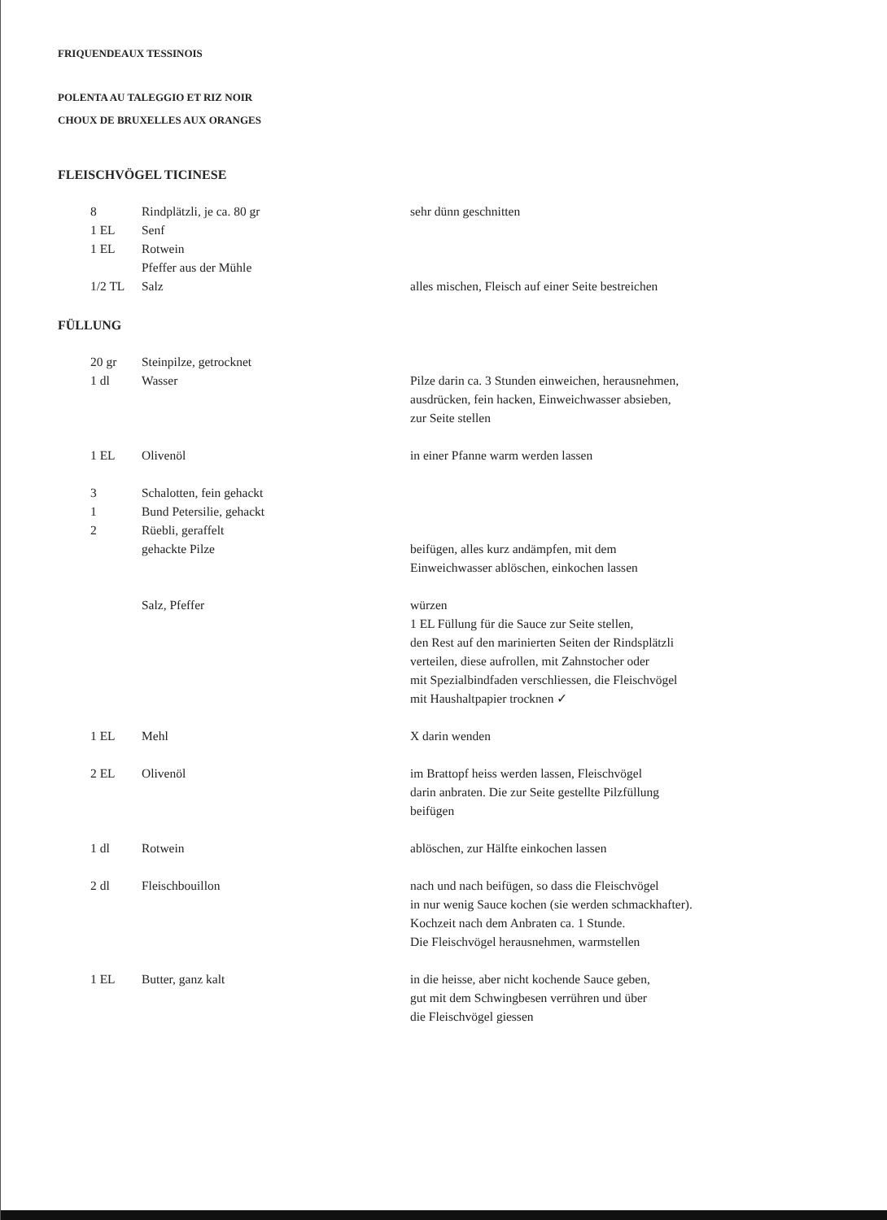FRIQUENDEAUX TESSINOIS
POLENTA AU TALEGGIO ET RIZ NOIR
CHOUX DE BRUXELLES AUX ORANGES
FLEISCHVÖGEL TICINESE
| 8 | Rindplätzli, je ca. 80 gr | sehr dünn geschnitten |
| 1 EL | Senf | |
| 1 EL | Rotwein | |
| | Pfeffer aus der Mühle | |
| 1/2 TL | Salz | alles mischen, Fleisch auf einer Seite bestreichen |
FÜLLUNG
| 20 gr | Steinpilze, getrocknet | |
| 1 dl | Wasser | Pilze darin ca. 3 Stunden einweichen, herausnehmen, ausdrücken, fein hacken, Einweichwasser absieben, zur Seite stellen |
| 1 EL | Olivenöl | in einer Pfanne warm werden lassen |
| 3 | Schalotten, fein gehackt | |
| 1 | Bund Petersilie, gehackt | |
| 2 | Rüebli, geraffelt | |
| | gehackte Pilze | beifügen, alles kurz andämpfen, mit dem Einweichwasser ablöschen, einkochen lassen |
| | Salz, Pfeffer | würzen 1 EL Füllung für die Sauce zur Seite stellen, den Rest auf den marinierten Seiten der Rindsplätzli verteilen, diese aufrollen, mit Zahnstocher oder mit Spezialbindfaden verschliessen, die Fleischvögel mit Haushaltpapier trocknen ✓ |
| 1 EL | Mehl | X darin wenden |
| 2 EL | Olivenöl | im Brattopf heiss werden lassen, Fleischvögel darin anbraten. Die zur Seite gestellte Pilzfüllung beifügen |
| 1 dl | Rotwein | ablöschen, zur Hälfte einkochen lassen |
| 2 dl | Fleischbouillon | nach und nach beifügen, so dass die Fleischvögel in nur wenig Sauce kochen (sie werden schmackhafter). Kochzeit nach dem Anbraten ca. 1 Stunde. Die Fleischvögel herausnehmen, warmstellen |
| 1 EL | Butter, ganz kalt | in die heisse, aber nicht kochende Sauce geben, gut mit dem Schwingbesen verrühren und über die Fleischvögel giessen |